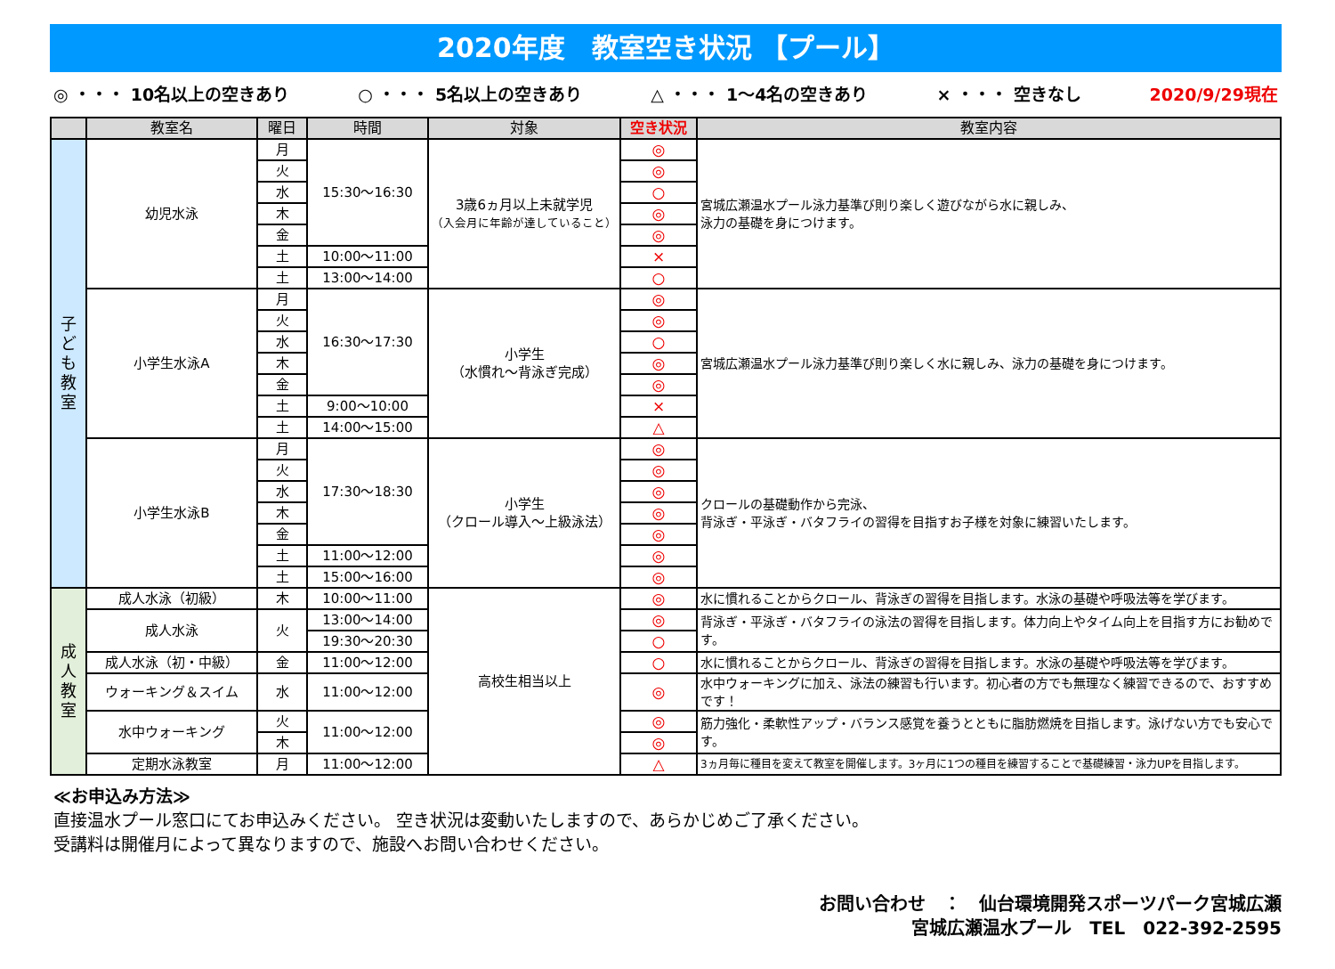2020年度　教室空き状況 【プール】
◎ ・・・ 10名以上の空きあり ○ ・・・ 5名以上の空きあり △ ・・・ 1～4名の空きあり × ・・・ 空きなし 2020/9/29現在
| | 教室名 | 曜日 | 時間 | 対象 | 空き状況 | 教室内容 |
| --- | --- | --- | --- | --- | --- | --- |
| 子 ど も 教 室 | 幼児水泳 | 月 | 15:30～16:30 | 3歳6ヵ月以上未就学児 （入会月に年齢が達していること） | ◎ | 宮城広瀬温水プール泳力基準び則り楽しく遊びながら水に親しみ、 泳力の基礎を身につけます。 |
| | | 火 | | | ◎ | |
| | | 水 | | | ○ | |
| | | 木 | | | ◎ | |
| | | 金 | | | ◎ | |
| | | 土 | 10:00～11:00 | | × | |
| | | 土 | 13:00～14:00 | | ○ | |
| | 小学生水泳A | 月 | 16:30～17:30 | 小学生 （水慣れ～背泳ぎ完成） | ◎ | 宮城広瀬温水プール泳力基準び則り楽しく水に親しみ、泳力の基礎を身につけます。 |
| | | 火 | | | ◎ | |
| | | 水 | | | ○ | |
| | | 木 | | | ◎ | |
| | | 金 | | | ◎ | |
| | | 土 | 9:00～10:00 | | × | |
| | | 土 | 14:00～15:00 | | △ | |
| | 小学生水泳B | 月 | 17:30～18:30 | 小学生 （クロール導入～上級泳法） | ◎ | クロールの基礎動作から完泳、 背泳ぎ・平泳ぎ・バタフライの習得を目指すお子様を対象に練習いたします。 |
| | | 火 | | | ◎ | |
| | | 水 | | | ◎ | |
| | | 木 | | | ◎ | |
| | | 金 | | | ◎ | |
| | | 土 | 11:00～12:00 | | ◎ | |
| | | 土 | 15:00～16:00 | | ◎ | |
| 成 人 教 室 | 成人水泳（初級） | 木 | 10:00～11:00 | 高校生相当以上 | ◎ | 水に慣れることからクロール、背泳ぎの習得を目指します。水泳の基礎や呼吸法等を学びます。 |
| | 成人水泳 | 火 | 13:00～14:00 | | ◎ | 背泳ぎ・平泳ぎ・バタフライの泳法の習得を目指します。体力向上やタイム向上を目指す方にお勧めです。 |
| | | | 19:30～20:30 | | ○ | |
| | 成人水泳（初・中級） | 金 | 11:00～12:00 | | ○ | 水に慣れることからクロール、背泳ぎの習得を目指します。水泳の基礎や呼吸法等を学びます。 |
| | ウォーキング＆スイム | 水 | 11:00～12:00 | | ◎ | 水中ウォーキングに加え、泳法の練習も行います。初心者の方でも無理なく練習できるので、おすすめです！ |
| | 水中ウォーキング | 火 | 11:00～12:00 | | ◎ | 筋力強化・柔軟性アップ・バランス感覚を養うとともに脂肪燃焼を目指します。泳げない方でも安心です。 |
| | | 木 | | | ◎ | |
| | 定期水泳教室 | 月 | 11:00～12:00 | | △ | 3ヵ月毎に種目を変えて教室を開催します。3ヶ月に1つの種目を練習することで基礎練習・泳力UPを目指します。 |
≪お申込み方法≫
直接温水プール窓口にてお申込みください。 空き状況は変動いたしますので、あらかじめご了承ください。
受講料は開催月によって異なりますので、施設へお問い合わせください。
お問い合わせ　：　仙台環境開発スポーツパーク宮城広瀬
宮城広瀬温水プール　TEL　022-392-2595